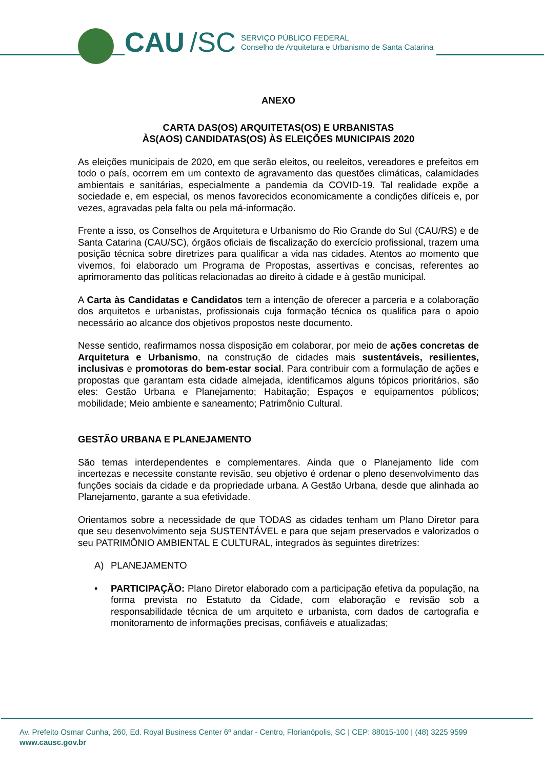CAU /SC
SERVIÇO PÚBLICO FEDERAL
Conselho de Arquitetura e Urbanismo de Santa Catarina
ANEXO
CARTA DAS(OS) ARQUITETAS(OS) E URBANISTAS
ÀS(AOS) CANDIDATAS(OS) ÀS ELEIÇÕES MUNICIPAIS 2020
As eleições municipais de 2020, em que serão eleitos, ou reeleitos, vereadores e prefeitos em todo o país, ocorrem em um contexto de agravamento das questões climáticas, calamidades ambientais e sanitárias, especialmente a pandemia da COVID-19. Tal realidade expõe a sociedade e, em especial, os menos favorecidos economicamente a condições difíceis e, por vezes, agravadas pela falta ou pela má-informação.
Frente a isso, os Conselhos de Arquitetura e Urbanismo do Rio Grande do Sul (CAU/RS) e de Santa Catarina (CAU/SC), órgãos oficiais de fiscalização do exercício profissional, trazem uma posição técnica sobre diretrizes para qualificar a vida nas cidades. Atentos ao momento que vivemos, foi elaborado um Programa de Propostas, assertivas e concisas, referentes ao aprimoramento das políticas relacionadas ao direito à cidade e à gestão municipal.
A Carta às Candidatas e Candidatos tem a intenção de oferecer a parceria e a colaboração dos arquitetos e urbanistas, profissionais cuja formação técnica os qualifica para o apoio necessário ao alcance dos objetivos propostos neste documento.
Nesse sentido, reafirmamos nossa disposição em colaborar, por meio de ações concretas de Arquitetura e Urbanismo, na construção de cidades mais sustentáveis, resilientes, inclusivas e promotoras do bem-estar social. Para contribuir com a formulação de ações e propostas que garantam esta cidade almejada, identificamos alguns tópicos prioritários, são eles: Gestão Urbana e Planejamento; Habitação; Espaços e equipamentos públicos; mobilidade; Meio ambiente e saneamento; Patrimônio Cultural.
GESTÃO URBANA E PLANEJAMENTO
São temas interdependentes e complementares. Ainda que o Planejamento lide com incertezas e necessite constante revisão, seu objetivo é ordenar o pleno desenvolvimento das funções sociais da cidade e da propriedade urbana. A Gestão Urbana, desde que alinhada ao Planejamento, garante a sua efetividade.
Orientamos sobre a necessidade de que TODAS as cidades tenham um Plano Diretor para que seu desenvolvimento seja SUSTENTÁVEL e para que sejam preservados e valorizados o seu PATRIMÔNIO AMBIENTAL E CULTURAL, integrados às seguintes diretrizes:
A) PLANEJAMENTO
• PARTICIPAÇÃO: Plano Diretor elaborado com a participação efetiva da população, na forma prevista no Estatuto da Cidade, com elaboração e revisão sob a responsabilidade técnica de um arquiteto e urbanista, com dados de cartografia e monitoramento de informações precisas, confiáveis e atualizadas;
Av. Prefeito Osmar Cunha, 260, Ed. Royal Business Center 6º andar - Centro, Florianópolis, SC | CEP: 88015-100 | (48) 3225 9599
www.causc.gov.br